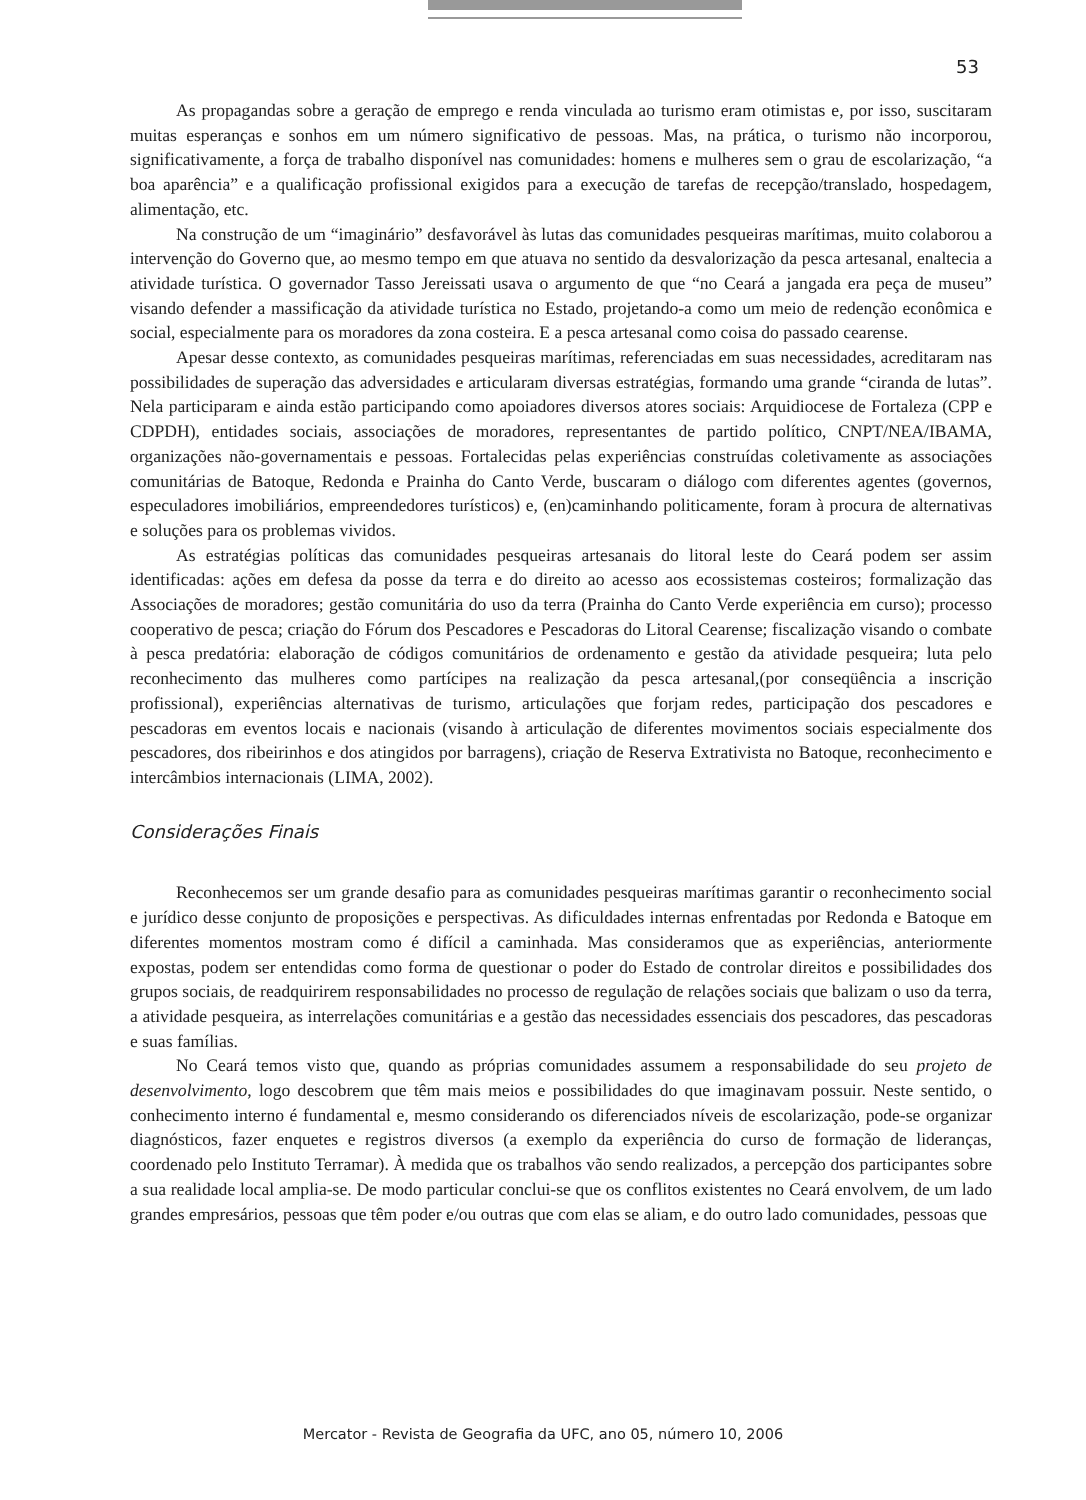53
As propagandas sobre a geração de emprego e renda vinculada ao turismo eram otimistas e, por isso, suscitaram muitas esperanças e sonhos em um número significativo de pessoas. Mas, na prática, o turismo não incorporou, significativamente, a força de trabalho disponível nas comunidades: homens e mulheres sem o grau de escolarização, “a boa aparência” e a qualificação profissional exigidos para a execução de tarefas de recepção/translado, hospedagem, alimentação, etc.
Na construção de um “imaginário” desfavorável às lutas das comunidades pesqueiras marítimas, muito colaborou a intervenção do Governo que, ao mesmo tempo em que atuava no sentido da desvalorização da pesca artesanal, enaltecia a atividade turística. O governador Tasso Jereissati usava o argumento de que “no Ceará a jangada era peça de museu” visando defender a massificação da atividade turística no Estado, projetando-a como um meio de redenção econômica e social, especialmente para os moradores da zona costeira. E a pesca artesanal como coisa do passado cearense.
Apesar desse contexto, as comunidades pesqueiras marítimas, referenciadas em suas necessidades, acreditaram nas possibilidades de superação das adversidades e articularam diversas estratégias, formando uma grande “ciranda de lutas”. Nela participaram e ainda estão participando como apoiadores diversos atores sociais: Arquidiocese de Fortaleza (CPP e CDPDH), entidades sociais, associações de moradores, representantes de partido político, CNPT/NEA/IBAMA, organizações não-governamentais e pessoas. Fortalecidas pelas experiências construídas coletivamente as associações comunitárias de Batoque, Redonda e Prainha do Canto Verde, buscaram o diálogo com diferentes agentes (governos, especuladores imobiliários, empreendedores turísticos) e, (en)caminhando politicamente, foram à procura de alternativas e soluções para os problemas vividos.
As estratégias políticas das comunidades pesqueiras artesanais do litoral leste do Ceará podem ser assim identificadas: ações em defesa da posse da terra e do direito ao acesso aos ecossistemas costeiros; formalização das Associações de moradores; gestão comunitária do uso da terra (Prainha do Canto Verde experiência em curso); processo cooperativo de pesca; criação do Fórum dos Pescadores e Pescadoras do Litoral Cearense; fiscalização visando o combate à pesca predatória: elaboração de códigos comunitários de ordenamento e gestão da atividade pesqueira; luta pelo reconhecimento das mulheres como partícipes na realização da pesca artesanal,(por conseqüência a inscrição profissional), experiências alternativas de turismo, articulações que forjam redes, participação dos pescadores e pescadoras em eventos locais e nacionais (visando à articulação de diferentes movimentos sociais especialmente dos pescadores, dos ribeirinhos e dos atingidos por barragens), criação de Reserva Extrativista no Batoque, reconhecimento e intercâmbios internacionais (LIMA, 2002).
Considerações Finais
Reconhecemos ser um grande desafio para as comunidades pesqueiras marítimas garantir o reconhecimento social e jurídico desse conjunto de proposições e perspectivas. As dificuldades internas enfrentadas por Redonda e Batoque em diferentes momentos mostram como é difícil a caminhada. Mas consideramos que as experiências, anteriormente expostas, podem ser entendidas como forma de questionar o poder do Estado de controlar direitos e possibilidades dos grupos sociais, de readquirirem responsabilidades no processo de regulação de relações sociais que balizam o uso da terra, a atividade pesqueira, as interrelações comunitárias e a gestão das necessidades essenciais dos pescadores, das pescadoras e suas famílias.
No Ceará temos visto que, quando as próprias comunidades assumem a responsabilidade do seu projeto de desenvolvimento, logo descobrem que têm mais meios e possibilidades do que imaginavam possuir. Neste sentido, o conhecimento interno é fundamental e, mesmo considerando os diferenciados níveis de escolarização, pode-se organizar diagnósticos, fazer enquetes e registros diversos (a exemplo da experiência do curso de formação de lideranças, coordenado pelo Instituto Terramar). À medida que os trabalhos vão sendo realizados, a percepção dos participantes sobre a sua realidade local amplia-se. De modo particular conclui-se que os conflitos existentes no Ceará envolvem, de um lado grandes empresários, pessoas que têm poder e/ou outras que com elas se aliam, e do outro lado comunidades, pessoas que
Mercator - Revista de Geografia da UFC, ano 05, número 10, 2006